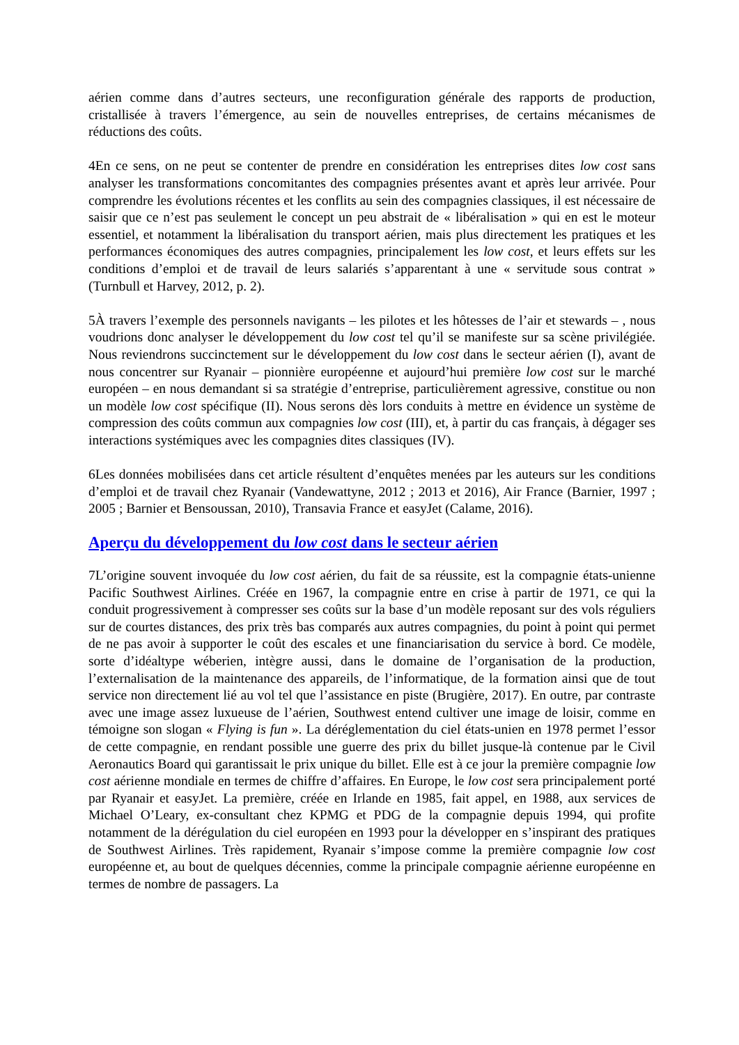aérien comme dans d’autres secteurs, une reconfiguration générale des rapports de production, cristallisée à travers l’émergence, au sein de nouvelles entreprises, de certains mécanismes de réductions des coûts.
4En ce sens, on ne peut se contenter de prendre en considération les entreprises dites low cost sans analyser les transformations concomitantes des compagnies présentes avant et après leur arrivée. Pour comprendre les évolutions récentes et les conflits au sein des compagnies classiques, il est nécessaire de saisir que ce n’est pas seulement le concept un peu abstrait de « libéralisation » qui en est le moteur essentiel, et notamment la libéralisation du transport aérien, mais plus directement les pratiques et les performances économiques des autres compagnies, principalement les low cost, et leurs effets sur les conditions d’emploi et de travail de leurs salariés s’apparentant à une « servitude sous contrat » (Turnbull et Harvey, 2012, p. 2).
5À travers l’exemple des personnels navigants – les pilotes et les hôtesses de l’air et stewards – , nous voudrions donc analyser le développement du low cost tel qu’il se manifeste sur sa scène privilégiée. Nous reviendrons succinctement sur le développement du low cost dans le secteur aérien (I), avant de nous concentrer sur Ryanair – pionnière européenne et aujourd’hui première low cost sur le marché européen – en nous demandant si sa stratégie d’entreprise, particulièrement agressive, constitue ou non un modèle low cost spécifique (II). Nous serons dès lors conduits à mettre en évidence un système de compression des coûts commun aux compagnies low cost (III), et, à partir du cas français, à dégager ses interactions systémiques avec les compagnies dites classiques (IV).
6Les données mobilisées dans cet article résultent d’enquêtes menées par les auteurs sur les conditions d’emploi et de travail chez Ryanair (Vandewattyne, 2012 ; 2013 et 2016), Air France (Barnier, 1997 ; 2005 ; Barnier et Bensoussan, 2010), Transavia France et easyJet (Calame, 2016).
Aperçu du développement du low cost dans le secteur aérien
7L’origine souvent invoquée du low cost aérien, du fait de sa réussite, est la compagnie états-unienne Pacific Southwest Airlines. Créée en 1967, la compagnie entre en crise à partir de 1971, ce qui la conduit progressivement à compresser ses coûts sur la base d’un modèle reposant sur des vols réguliers sur de courtes distances, des prix très bas comparés aux autres compagnies, du point à point qui permet de ne pas avoir à supporter le coût des escales et une financiarisation du service à bord. Ce modèle, sorte d’idéaltype wéberien, intègre aussi, dans le domaine de l’organisation de la production, l’externalisation de la maintenance des appareils, de l’informatique, de la formation ainsi que de tout service non directement lié au vol tel que l’assistance en piste (Brugière, 2017). En outre, par contraste avec une image assez luxueuse de l’aérien, Southwest entend cultiver une image de loisir, comme en témoigne son slogan « Flying is fun ». La déréglementation du ciel états-unien en 1978 permet l’essor de cette compagnie, en rendant possible une guerre des prix du billet jusque-là contenue par le Civil Aeronautics Board qui garantissait le prix unique du billet. Elle est à ce jour la première compagnie low cost aérienne mondiale en termes de chiffre d’affaires. En Europe, le low cost sera principalement porté par Ryanair et easyJet. La première, créée en Irlande en 1985, fait appel, en 1988, aux services de Michael O’Leary, ex-consultant chez KPMG et PDG de la compagnie depuis 1994, qui profite notamment de la dérégulation du ciel européen en 1993 pour la développer en s’inspirant des pratiques de Southwest Airlines. Très rapidement, Ryanair s’impose comme la première compagnie low cost européenne et, au bout de quelques décennies, comme la principale compagnie aérienne européenne en termes de nombre de passagers. La